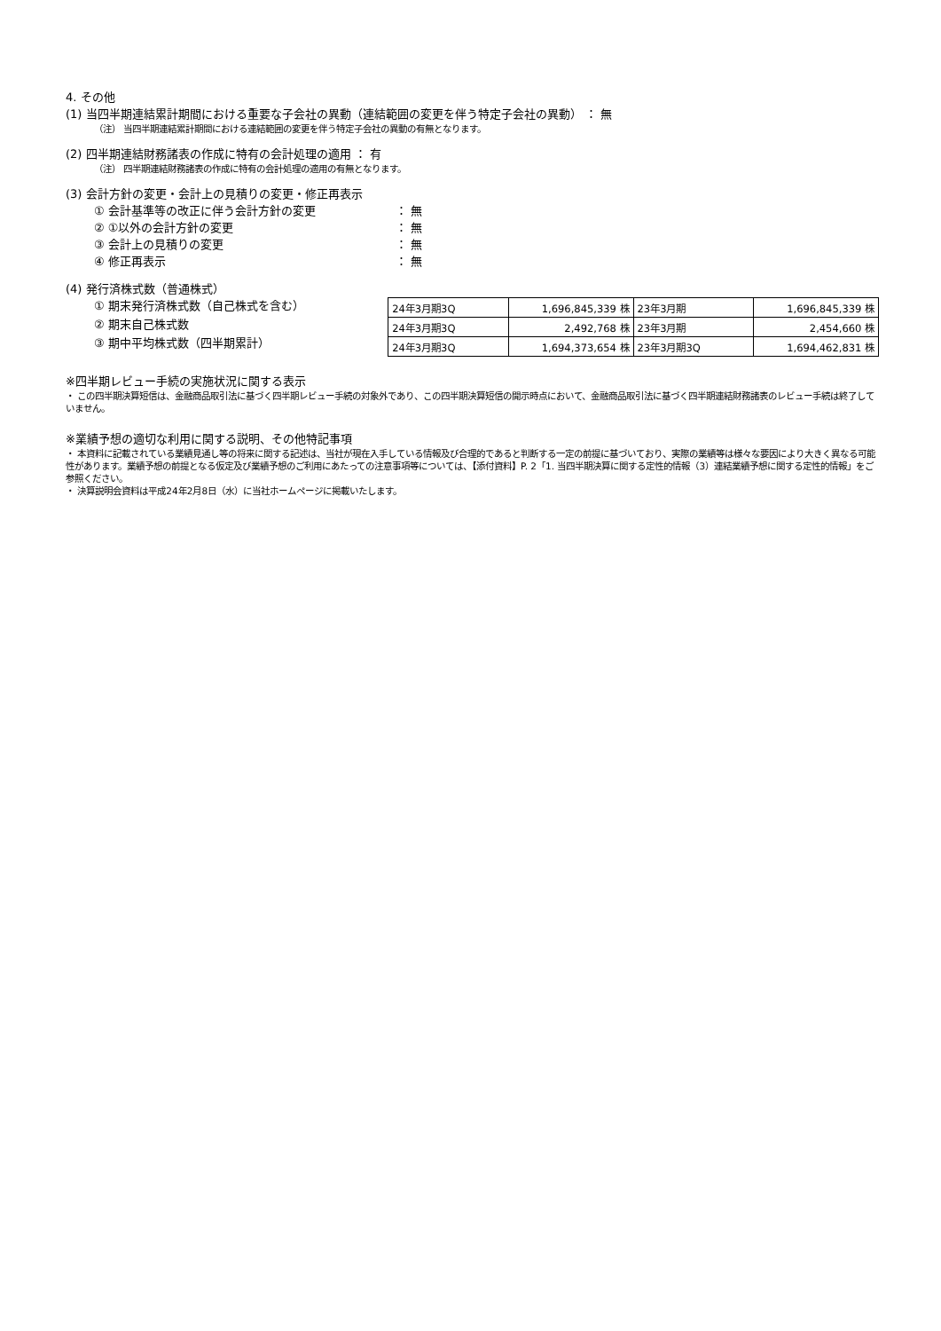4. その他
(1) 当四半期連結累計期間における重要な子会社の異動（連結範囲の変更を伴う特定子会社の異動） ： 無
（注） 当四半期連結累計期間における連結範囲の変更を伴う特定子会社の異動の有無となります。
(2) 四半期連結財務諸表の作成に特有の会計処理の適用 ： 有
（注） 四半期連結財務諸表の作成に特有の会計処理の適用の有無となります。
(3) 会計方針の変更・会計上の見積りの変更・修正再表示
① 会計基準等の改正に伴う会計方針の変更 ： 無
② ①以外の会計方針の変更 ： 無
③ 会計上の見積りの変更 ： 無
④ 修正再表示 ： 無
(4) 発行済株式数（普通株式）
① 期末発行済株式数（自己株式を含む）
② 期末自己株式数
③ 期中平均株式数（四半期累計）
| 24年3月期3Q | 1,696,845,339 株 | 23年3月期 | 1,696,845,339 株 |
| 24年3月期3Q | 2,492,768 株 | 23年3月期 | 2,454,660 株 |
| 24年3月期3Q | 1,694,373,654 株 | 23年3月期3Q | 1,694,462,831 株 |
※四半期レビュー手続の実施状況に関する表示
・ この四半期決算短信は、金融商品取引法に基づく四半期レビュー手続の対象外であり、この四半期決算短信の開示時点において、金融商品取引法に基づく四半期連結財務諸表のレビュー手続は終了していません。
※業績予想の適切な利用に関する説明、その他特記事項
・ 本資料に記載されている業績見通し等の将来に関する記述は、当社が現在入手している情報及び合理的であると判断する一定の前提に基づいており、実際の業績等は様々な要因により大きく異なる可能性があります。業績予想の前提となる仮定及び業績予想のご利用にあたっての注意事項等については、【添付資料】P. 2「1. 当四半期決算に関する定性的情報（3）連結業績予想に関する定性的情報」をご参照ください。
・ 決算説明会資料は平成24年2月8日（水）に当社ホームページに掲載いたします。